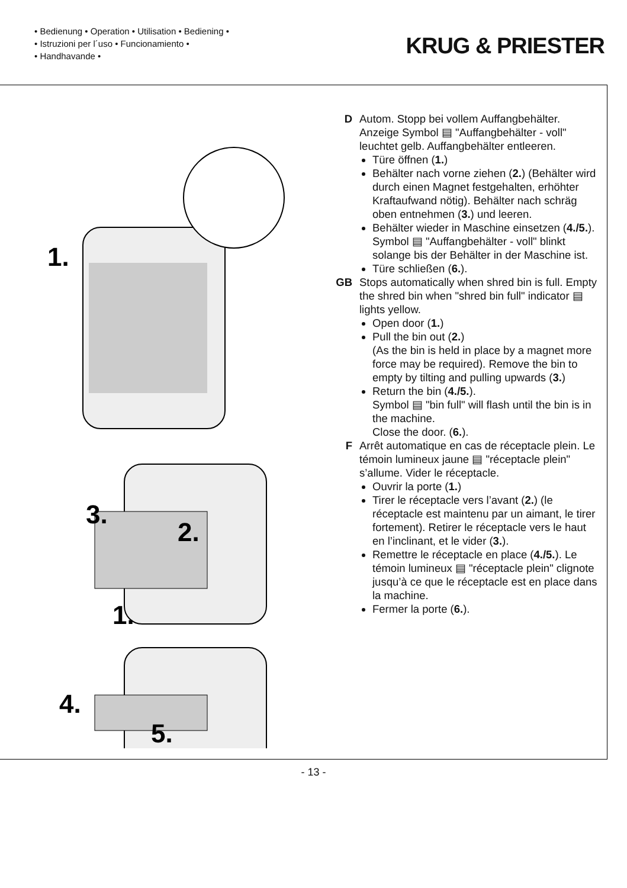• Bedienung • Operation • Utilisation • Bediening •
• Istruzioni per l´uso • Funcionamiento •
• Handhavande •
KRUG & PRIESTER
1.
3.
2.
1.
4.
5.
D Autom. Stopp bei vollem Auffangbehälter. Anzeige Symbol ▤ "Auffangbehälter - voll" leuchtet gelb. Auffangbehälter entleeren.
Türe öffnen (1.)
Behälter nach vorne ziehen (2.) (Behälter wird durch einen Magnet festgehalten, erhöhter Kraftaufwand nötig). Behälter nach schräg oben entnehmen (3.) und leeren.
Behälter wieder in Maschine einsetzen (4./5.). Symbol ▤ "Auffangbehälter - voll" blinkt solange bis der Behälter in der Maschine ist.
Türe schließen (6.).
GB Stops automatically when shred bin is full. Empty the shred bin when "shred bin full" indicator ▤ lights yellow.
Open door (1.)
Pull the bin out (2.)
(As the bin is held in place by a magnet more force may be required). Remove the bin to empty by tilting and pulling upwards (3.)
Return the bin (4./5.).
Symbol ▤ "bin full" will flash until the bin is in the machine.
Close the door. (6.).
F Arrêt automatique en cas de réceptacle plein. Le témoin lumineux jaune ▤ "réceptacle plein" s’allume. Vider le réceptacle.
Ouvrir la porte (1.)
Tirer le réceptacle vers l’avant (2.) (le réceptacle est maintenu par un aimant, le tirer fortement). Retirer le réceptacle vers le haut en l’inclinant, et le vider (3.).
Remettre le réceptacle en place (4./5.). Le témoin lumineux ▤ "réceptacle plein" clignote jusqu’à ce que le réceptacle est en place dans la machine.
Fermer la porte (6.).
- 13 -